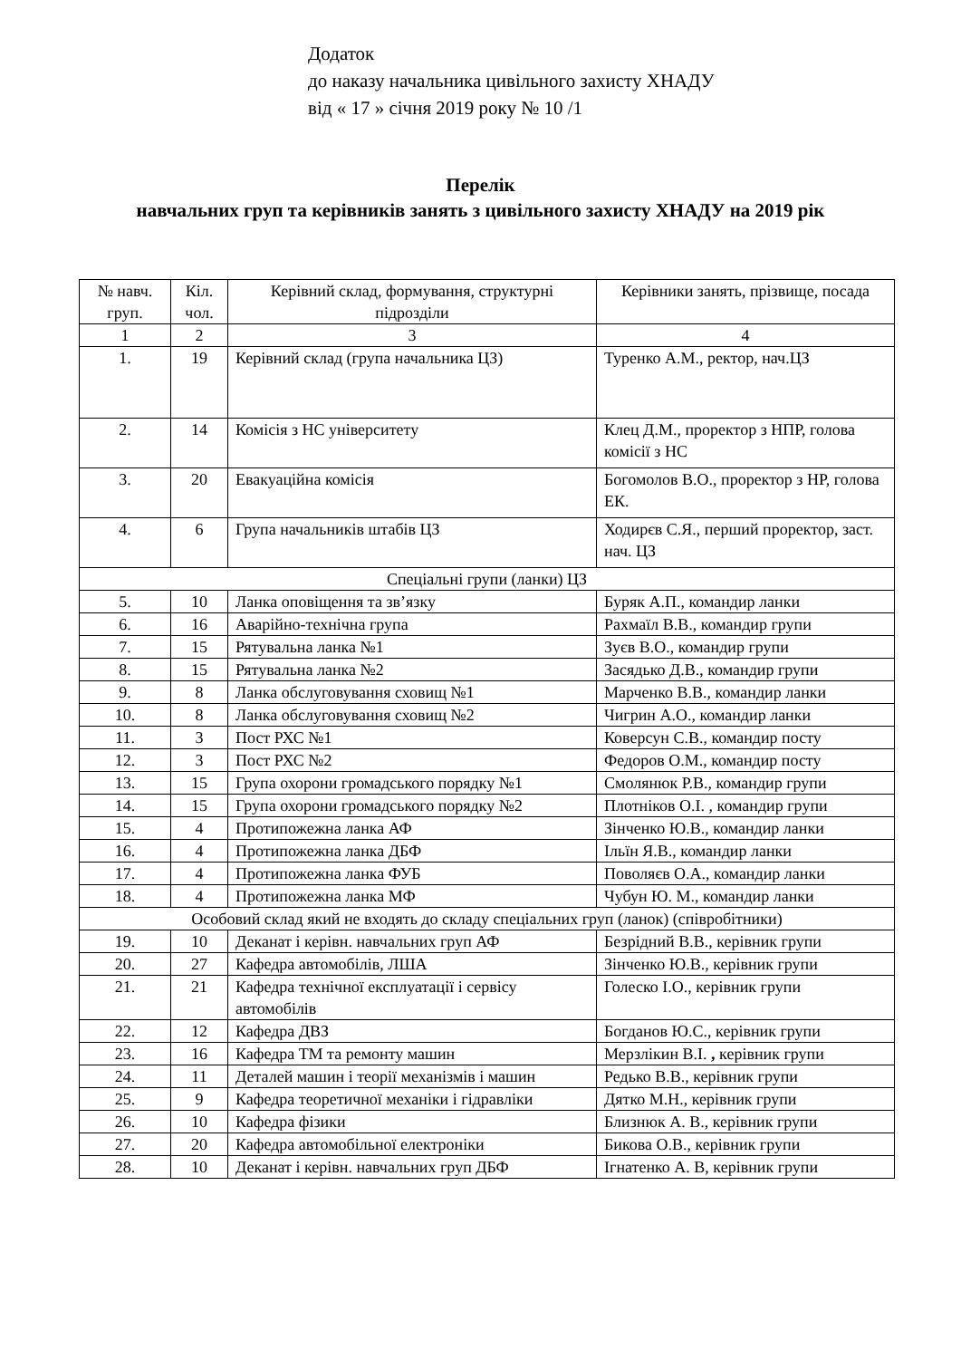Додаток
до наказу начальника цивільного захисту ХНАДУ
від « 17 » січня 2019 року № 10 /1
Перелік
навчальних груп та керівників занять з цивільного захисту ХНАДУ на 2019 рік
| № навч. груп. | Кіл. чол. | Керівний склад, формування, структурні підрозділи | Керівники занять, прізвище, посада |
| --- | --- | --- | --- |
| 1 | 2 | 3 | 4 |
| 1. | 19 | Керівний склад (група начальника ЦЗ) | Туренко А.М., ректор, нач.ЦЗ |
| 2. | 14 | Комісія з НС університету | Клец Д.М., проректор з НПР, голова комісії з НС |
| 3. | 20 | Евакуаційна комісія | Богомолов В.О., проректор з НР, голова ЕК. |
| 4. | 6 | Група начальників штабів ЦЗ | Ходирєв С.Я., перший проректор, заст. нач. ЦЗ |
| Спеціальні групи (ланки) ЦЗ | | | |
| 5. | 10 | Ланка оповіщення та зв’язку | Буряк А.П., командир ланки |
| 6. | 16 | Аварійно-технічна група | Рахмаїл В.В., командир групи |
| 7. | 15 | Рятувальна ланка №1 | Зуєв В.О., командир групи |
| 8. | 15 | Рятувальна ланка №2 | Засядько Д.В., командир групи |
| 9. | 8 | Ланка обслуговування сховищ №1 | Марченко В.В., командир ланки |
| 10. | 8 | Ланка обслуговування сховищ №2 | Чигрин А.О., командир ланки |
| 11. | 3 | Пост РХС №1 | Коверсун С.В., командир посту |
| 12. | 3 | Пост РХС №2 | Федоров О.М., командир посту |
| 13. | 15 | Група охорони громадського порядку №1 | Смолянюк Р.В., командир групи |
| 14. | 15 | Група охорони громадського порядку №2 | Плотніков О.І. , командир групи |
| 15. | 4 | Протипожежна ланка АФ | Зінченко Ю.В., командир ланки |
| 16. | 4 | Протипожежна ланка ДБФ | Ільїн Я.В., командир ланки |
| 17. | 4 | Протипожежна ланка ФУБ | Поволяєв О.А., командир ланки |
| 18. | 4 | Протипожежна ланка МФ | Чубун Ю. М., командир ланки |
| Особовий склад який не входять до складу спеціальних груп (ланок) (співробітники) | | | |
| 19. | 10 | Деканат і керівн. навчальних груп АФ | Безрідний В.В., керівник групи |
| 20. | 27 | Кафедра автомобілів, ЛША | Зінченко Ю.В., керівник групи |
| 21. | 21 | Кафедра технічної експлуатації і сервісу автомобілів | Голеско І.О., керівник групи |
| 22. | 12 | Кафедра ДВЗ | Богданов Ю.С., керівник групи |
| 23. | 16 | Кафедра ТМ та ремонту машин | Мерзлікин В.І. , керівник групи |
| 24. | 11 | Деталей машин і теорії механізмів і машин | Редько В.В., керівник групи |
| 25. | 9 | Кафедра теоретичної механіки і гідравліки | Дятко М.Н., керівник групи |
| 26. | 10 | Кафедра фізики | Близнюк А. В., керівник групи |
| 27. | 20 | Кафедра автомобільної електроніки | Бикова О.В., керівник групи |
| 28. | 10 | Деканат і керівн. навчальних груп ДБФ | Ігнатенко А. В, керівник групи |